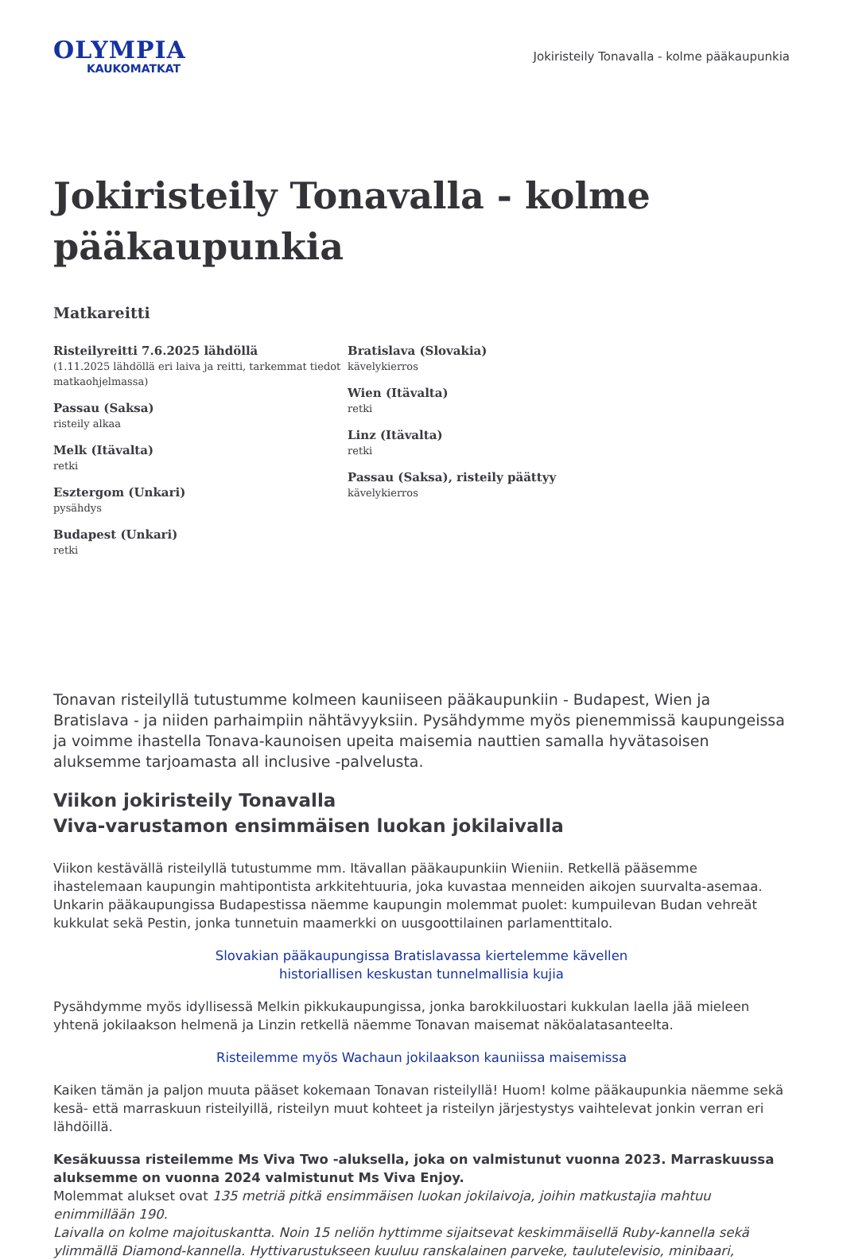OLYMPIA
KAUKOMATKAT
Jokiristeily Tonavalla - kolme pääkaupunkia
Jokiristeily Tonavalla - kolme pääkaupunkia
Matkareitti
Risteilyreitti 7.6.2025 lähdöllä
(1.11.2025 lähdöllä eri laiva ja reitti, tarkemmat tiedot matkaohjelmassa)
Passau (Saksa)
risteily alkaa
Melk (Itävalta)
retki
Esztergom (Unkari)
pysähdys
Budapest (Unkari)
retki
Bratislava (Slovakia)
kävelykierros
Wien (Itävalta)
retki
Linz (Itävalta)
retki
Passau (Saksa), risteily päättyy
kävelykierros
Tonavan risteilyllä tutustumme kolmeen kauniiseen pääkaupunkiin - Budapest, Wien ja Bratislava - ja niiden parhaimpiin nähtävyyksiin. Pysähdymme myös pienemmissä kaupungeissa ja voimme ihastella Tonava-kaunoisen upeita maisemia nauttien samalla hyvätasoisen aluksemme tarjoamasta all inclusive -palvelusta.
Viikon jokiristeily Tonavalla
Viva-varustamon ensimmäisen luokan jokilaivalla
Viikon kestävällä risteilyllä tutustumme mm. Itävallan pääkaupunkiin Wieniin. Retkellä pääsemme ihastelemaan kaupungin mahtipontista arkkitehtuuria, joka kuvastaa menneiden aikojen suurvalta-asemaa. Unkarin pääkaupungissa Budapestissa näemme kaupungin molemmat puolet: kumpuilevan Budan vehreät kukkulat sekä Pestin, jonka tunnetuin maamerkki on uusgoottilainen parlamenttitalo.
Slovakian pääkaupungissa Bratislavassa kiertelemme kävellen
historiallisen keskustan tunnelmallisia kujia
Pysähdymme myös idyllisessä Melkin pikkukaupungissa, jonka barokkiluostari kukkulan laella jää mieleen yhtenä jokilaakson helmenä ja Linzin retkellä näemme Tonavan maisemat näköalatasanteelta.
Risteilemme myös Wachaun jokilaakson kauniissa maisemissa
Kaiken tämän ja paljon muuta pääset kokemaan Tonavan risteilyllä! Huom! kolme pääkaupunkia näemme sekä kesä- että marraskuun risteilyillä, risteilyn muut kohteet ja risteilyn järjestystys vaihtelevat jonkin verran eri lähdöillä.
Kesäkuussa risteilemme Ms Viva Two -aluksella, joka on valmistunut vuonna 2023. Marraskuussa aluksemme on vuonna 2024 valmistunut Ms Viva Enjoy.
Molemmat alukset ovat 135 metriä pitkä ensimmäisen luokan jokilaivoja, joihin matkustajia mahtuu enimmillään 190.
Laivalla on kolme majoituskantta. Noin 15 neliön hyttimme sijaitsevat keskimmäisellä Ruby-kannella sekä ylimmällä Diamond-kannella. Hyttivarustukseen kuuluu ranskalainen parveke, taulutelevisio, minibaari,